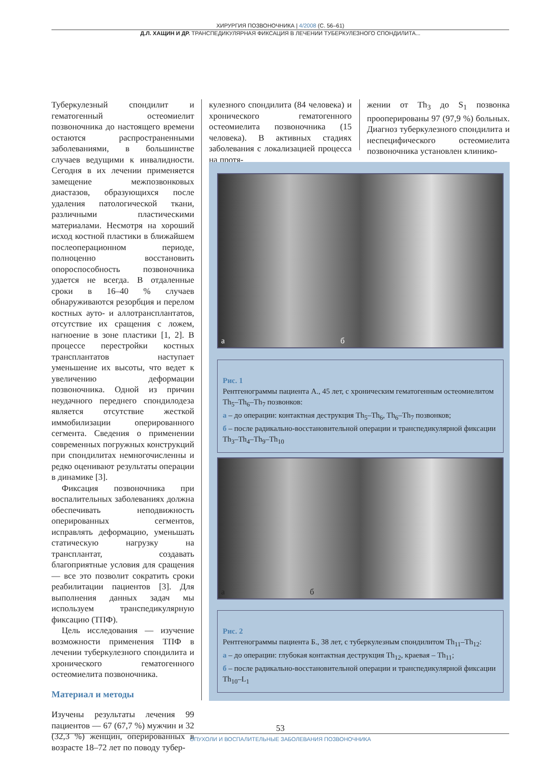ХИРУРГИЯ ПОЗВОНОЧНИКА | 4/2008 (С. 56–61)
Д.Л. ХАЩИН И ДР. ТРАНСПЕДИКУЛЯРНАЯ ФИКСАЦИЯ В ЛЕЧЕНИИ ТУБЕРКУЛЕЗНОГО СПОНДИЛИТА...
Туберкулезный спондилит и гематогенный остеомиелит позвоночника до настоящего времени остаются распространенными заболеваниями, в большинстве случаев ведущими к инвалидности. Сегодня в их лечении применяется замещение межпозвонковых диастазов, образующихся после удаления патологической ткани, различными пластическими материалами. Несмотря на хороший исход костной пластики в ближайшем послеоперационном периоде, полноценно восстановить опороспособность позвоночника удается не всегда. В отдаленные сроки в 16–40 % случаев обнаруживаются резорбция и перелом костных ауто- и аллотрансплантатов, отсутствие их сращения с ложем, нагноение в зоне пластики [1, 2]. В процессе перестройки костных трансплантатов наступает уменьшение их высоты, что ведет к увеличению деформации позвоночника. Одной из причин неудачного переднего спондилодеза является отсутствие жесткой иммобилизации оперированного сегмента. Сведения о применении современных погружных конструкций при спондилитах немногочисленны и редко оценивают результаты операции в динамике [3].
Фиксация позвоночника при воспалительных заболеваниях должна обеспечивать неподвижность оперированных сегментов, исправлять деформацию, уменьшать статическую нагрузку на трансплантат, создавать благоприятные условия для сращения — все это позволит сократить сроки реабилитации пациентов [3]. Для выполнения данных задач мы используем транспедикулярную фиксацию (ТПФ).
Цель исследования — изучение возможности применения ТПФ в лечении туберкулезного спондилита и хронического гематогенного остеомиелита позвоночника.
Материал и методы
Изучены результаты лечения 99 пациентов — 67 (67,7 %) мужчин и 32 (32,3 %) женщин, оперированных в возрасте 18–72 лет по поводу тубер-
кулезного спондилита (84 человека) и хронического гематогенного остеомиелита позвоночника (15 человека). В активных стадиях заболевания с локализацией процесса на протя-
жении от Th<sub>3</sub> до S<sub>1</sub> позвонка прооперированы 97 (97,9 %) больных. Диагноз туберкулезного спондилита и неспецифического остеомиелита позвоночника установлен клинико-
а б
Рис. 1
Рентгенограммы пациента А., 45 лет, с хроническим гематогенным остеомиелитом Th<sub>5</sub>–Th<sub>6</sub>–Th<sub>7</sub> позвонков:
а – до операции: контактная деструкция Th<sub>5</sub>–Th<sub>6</sub>, Th<sub>6</sub>–Th<sub>7</sub> позвонков;
б – после радикально-восстановительной операции и транспедикулярной фиксации Th<sub>3</sub>–Th<sub>4</sub>–Th<sub>9</sub>–Th<sub>10</sub>
а б
Рис. 2
Рентгенограммы пациента Б., 38 лет, с туберкулезным спондилитом Th<sub>11</sub>–Th<sub>12</sub>:
а – до операции: глубокая контактная деструкция Th<sub>12</sub>, краевая – Th<sub>11</sub>;
б – после радикально-восстановительной операции и транспедикулярной фиксации Th<sub>10</sub>–L<sub>1</sub>
53
ОПУХОЛИ И ВОСПАЛИТЕЛЬНЫЕ ЗАБОЛЕВАНИЯ ПОЗВОНОЧНИКА